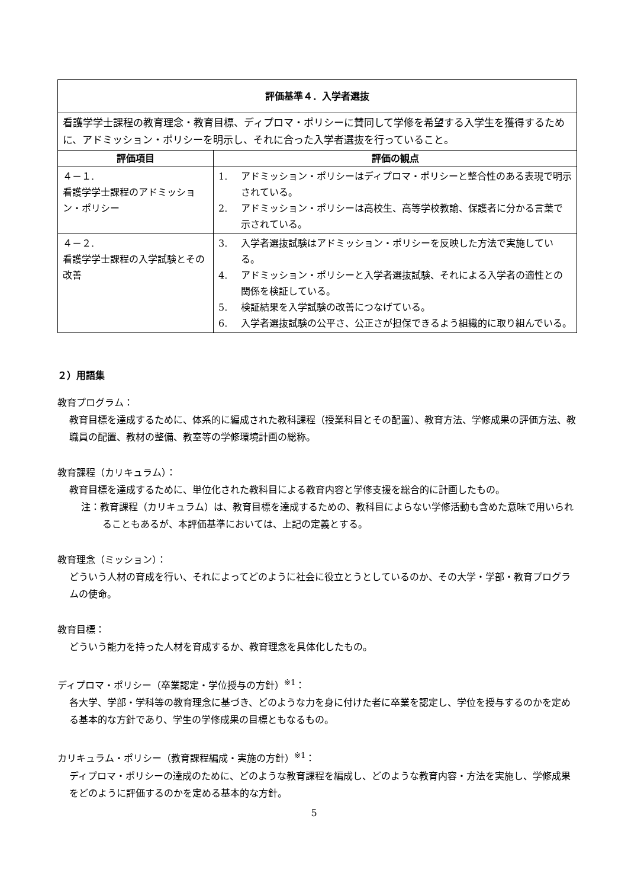| 評価基準４．入学者選抜 | |
| --- | --- |
| 看護学学士課程の教育理念・教育目標、ディプロマ・ポリシーに賛同して学修を希望する入学生を獲得するために、アドミッション・ポリシーを明示し、それに合った入学者選抜を行っていること。 | |
| 評価項目 | 評価の観点 |
| ４－１. 看護学学士課程のアドミッション・ポリシー | 1. アドミッション・ポリシーはディプロマ・ポリシーと整合性のある表現で明示されている。 2. アドミッション・ポリシーは高校生、高等学校教諭、保護者に分かる言葉で示されている。 |
| ４－２. 看護学学士課程の入学試験とその改善 | 3. 入学者選抜試験はアドミッション・ポリシーを反映した方法で実施している。 4. アドミッション・ポリシーと入学者選抜試験、それによる入学者の適性との関係を検証している。 5. 検証結果を入学試験の改善につなげている。 6. 入学者選抜試験の公平さ、公正さが担保できるよう組織的に取り組んでいる。 |
２）用語集
教育プログラム：
教育目標を達成するために、体系的に編成された教科課程（授業科目とその配置）、教育方法、学修成果の評価方法、教職員の配置、教材の整備、教室等の学修環境計画の総称。
教育課程（カリキュラム）：
教育目標を達成するために、単位化された教科目による教育内容と学修支援を総合的に計画したもの。
注：教育課程（カリキュラム）は、教育目標を達成するための、教科目によらない学修活動も含めた意味で用いられることもあるが、本評価基準においては、上記の定義とする。
教育理念（ミッション）：
どういう人材の育成を行い、それによってどのように社会に役立とうとしているのか、その大学・学部・教育プログラムの使命。
教育目標：
どういう能力を持った人材を育成するか、教育理念を具体化したもの。
ディプロマ・ポリシー（卒業認定・学位授与の方針）<sup>※1</sup>：
各大学、学部・学科等の教育理念に基づき、どのような力を身に付けた者に卒業を認定し、学位を授与するのかを定める基本的な方針であり、学生の学修成果の目標ともなるもの。
カリキュラム・ポリシー（教育課程編成・実施の方針）<sup>※1</sup>：
ディプロマ・ポリシーの達成のために、どのような教育課程を編成し、どのような教育内容・方法を実施し、学修成果をどのように評価するのかを定める基本的な方針。
5